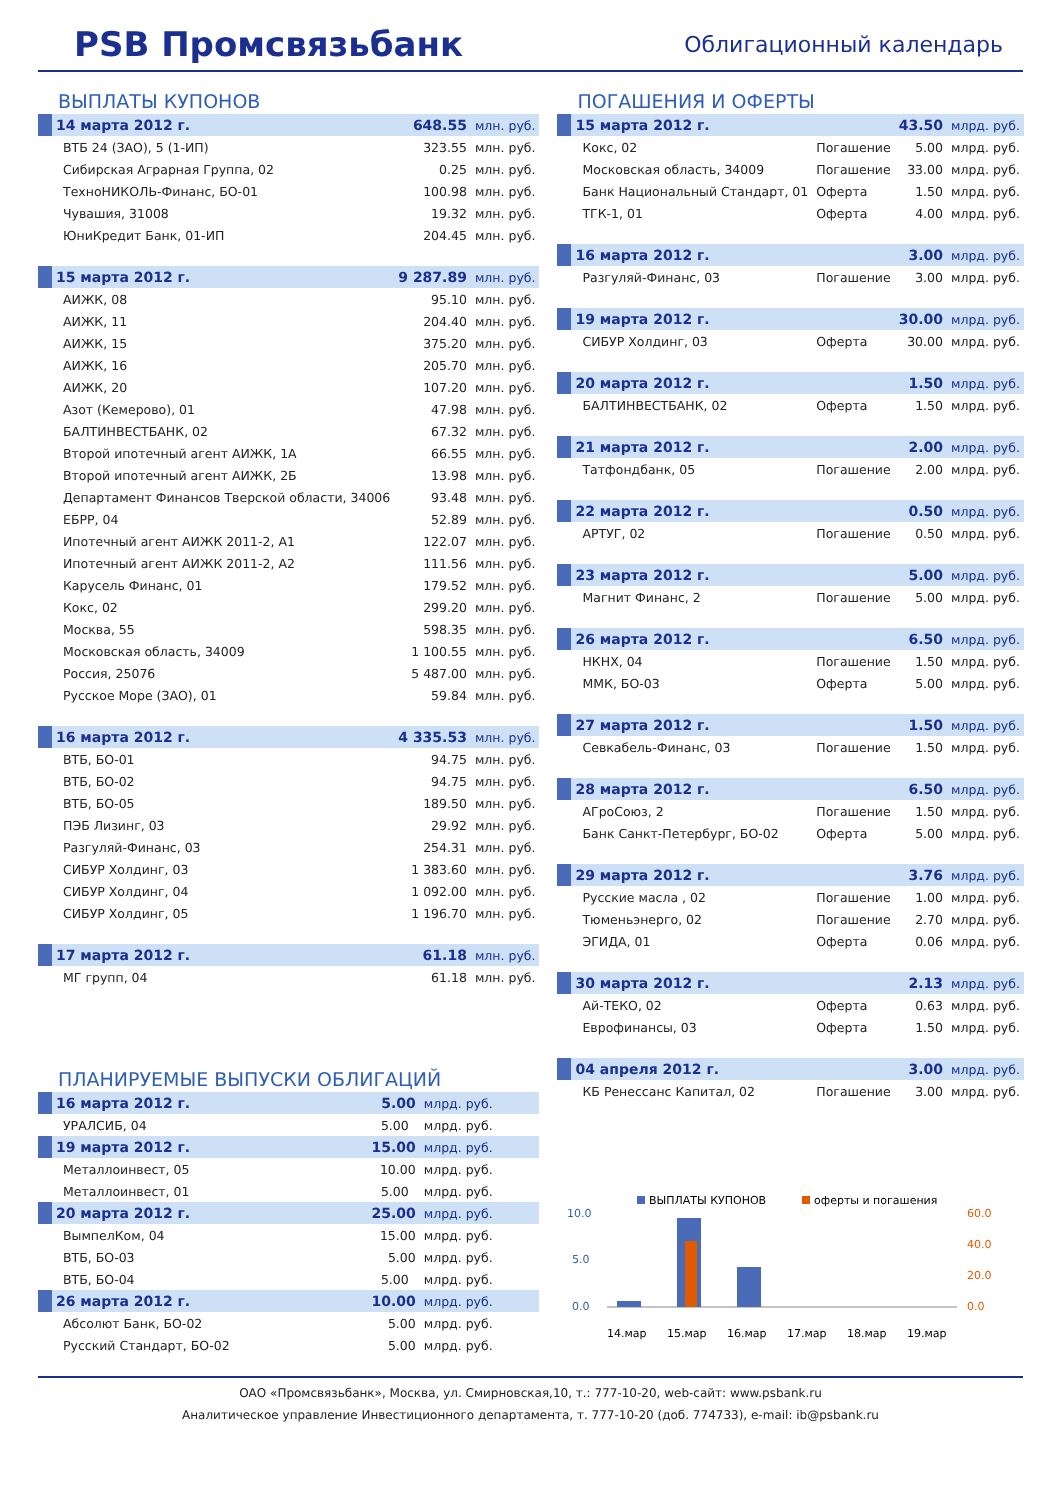PSB Промсвязьбанк
Облигационный календарь
ВЫПЛАТЫ КУПОНОВ
| 14 марта 2012 г. | 648.55 | млн. руб. |
| ВТБ 24 (ЗАО), 5 (1-ИП) | 323.55 | млн. руб. |
| Сибирская Аграрная Группа, 02 | 0.25 | млн. руб. |
| ТехноНИКОЛЬ-Финанс, БО-01 | 100.98 | млн. руб. |
| Чувашия, 31008 | 19.32 | млн. руб. |
| ЮниКредит Банк, 01-ИП | 204.45 | млн. руб. |
| 15 марта 2012 г. | 9 287.89 | млн. руб. |
| АИЖК, 08 | 95.10 | млн. руб. |
| АИЖК, 11 | 204.40 | млн. руб. |
| АИЖК, 15 | 375.20 | млн. руб. |
| АИЖК, 16 | 205.70 | млн. руб. |
| АИЖК, 20 | 107.20 | млн. руб. |
| Азот (Кемерово), 01 | 47.98 | млн. руб. |
| БАЛТИНВЕСТБАНК, 02 | 67.32 | млн. руб. |
| Второй ипотечный агент АИЖК, 1А | 66.55 | млн. руб. |
| Второй ипотечный агент АИЖК, 2Б | 13.98 | млн. руб. |
| Департамент Финансов Тверской области, 34006 | 93.48 | млн. руб. |
| ЕБРР, 04 | 52.89 | млн. руб. |
| Ипотечный агент АИЖК 2011-2, А1 | 122.07 | млн. руб. |
| Ипотечный агент АИЖК 2011-2, А2 | 111.56 | млн. руб. |
| Карусель Финанс, 01 | 179.52 | млн. руб. |
| Кокс, 02 | 299.20 | млн. руб. |
| Москва, 55 | 598.35 | млн. руб. |
| Московская область, 34009 | 1 100.55 | млн. руб. |
| Россия, 25076 | 5 487.00 | млн. руб. |
| Русское Море (ЗАО), 01 | 59.84 | млн. руб. |
| 16 марта 2012 г. | 4 335.53 | млн. руб. |
| ВТБ, БО-01 | 94.75 | млн. руб. |
| ВТБ, БО-02 | 94.75 | млн. руб. |
| ВТБ, БО-05 | 189.50 | млн. руб. |
| ПЭБ Лизинг, 03 | 29.92 | млн. руб. |
| Разгуляй-Финанс, 03 | 254.31 | млн. руб. |
| СИБУР Холдинг, 03 | 1 383.60 | млн. руб. |
| СИБУР Холдинг, 04 | 1 092.00 | млн. руб. |
| СИБУР Холдинг, 05 | 1 196.70 | млн. руб. |
| 17 марта 2012 г. | 61.18 | млн. руб. |
| МГ групп, 04 | 61.18 | млн. руб. |
ПЛАНИРУЕМЫЕ ВЫПУСКИ ОБЛИГАЦИЙ
| 16 марта 2012 г. | 5.00 | млрд. руб. |
| УРАЛСИБ, 04 | 5.00 | млрд. руб. |
| 19 марта 2012 г. | 15.00 | млрд. руб. |
| Металлоинвест, 05 | 10.00 | млрд. руб. |
| Металлоинвест, 01 | 5.00 | млрд. руб. |
| 20 марта 2012 г. | 25.00 | млрд. руб. |
| ВымпелКом, 04 | 15.00 | млрд. руб. |
| ВТБ, БО-03 | 5.00 | млрд. руб. |
| ВТБ, БО-04 | 5.00 | млрд. руб. |
| 26 марта 2012 г. | 10.00 | млрд. руб. |
| Абсолют Банк, БО-02 | 5.00 | млрд. руб. |
| Русский Стандарт, БО-02 | 5.00 | млрд. руб. |
ПОГАШЕНИЯ И ОФЕРТЫ
| 15 марта 2012 г. | | 43.50 | млрд. руб. |
| Кокс, 02 | Погашение | 5.00 | млрд. руб. |
| Московская область, 34009 | Погашение | 33.00 | млрд. руб. |
| Банк Национальный Стандарт, 01 | Оферта | 1.50 | млрд. руб. |
| ТГК-1, 01 | Оферта | 4.00 | млрд. руб. |
| 16 марта 2012 г. | | 3.00 | млрд. руб. |
| Разгуляй-Финанс, 03 | Погашение | 3.00 | млрд. руб. |
| 19 марта 2012 г. | | 30.00 | млрд. руб. |
| СИБУР Холдинг, 03 | Оферта | 30.00 | млрд. руб. |
| 20 марта 2012 г. | | 1.50 | млрд. руб. |
| БАЛТИНВЕСТБАНК, 02 | Оферта | 1.50 | млрд. руб. |
| 21 марта 2012 г. | | 2.00 | млрд. руб. |
| Татфондбанк, 05 | Погашение | 2.00 | млрд. руб. |
| 22 марта 2012 г. | | 0.50 | млрд. руб. |
| АРТУГ, 02 | Погашение | 0.50 | млрд. руб. |
| 23 марта 2012 г. | | 5.00 | млрд. руб. |
| Магнит Финанс, 2 | Погашение | 5.00 | млрд. руб. |
| 26 марта 2012 г. | | 6.50 | млрд. руб. |
| НКНХ, 04 | Погашение | 1.50 | млрд. руб. |
| ММК, БО-03 | Оферта | 5.00 | млрд. руб. |
| 27 марта 2012 г. | | 1.50 | млрд. руб. |
| Севкабель-Финанс, 03 | Погашение | 1.50 | млрд. руб. |
| 28 марта 2012 г. | | 6.50 | млрд. руб. |
| АГроСоюз, 2 | Погашение | 1.50 | млрд. руб. |
| Банк Санкт-Петербург, БО-02 | Оферта | 5.00 | млрд. руб. |
| 29 марта 2012 г. | | 3.76 | млрд. руб. |
| Русские масла , 02 | Погашение | 1.00 | млрд. руб. |
| Тюменьэнерго, 02 | Погашение | 2.70 | млрд. руб. |
| ЭГИДА, 01 | Оферта | 0.06 | млрд. руб. |
| 30 марта 2012 г. | | 2.13 | млрд. руб. |
| Ай-ТЕКО, 02 | Оферта | 0.63 | млрд. руб. |
| Еврофинансы, 03 | Оферта | 1.50 | млрд. руб. |
| 04 апреля 2012 г. | | 3.00 | млрд. руб. |
| КБ Ренессанс Капитал, 02 | Погашение | 3.00 | млрд. руб. |
ВЫПЛАТЫ КУПОНОВ
оферты и погашения
10.0
5.0
0.0
60.0
40.0
20.0
0.0
14.мар
15.мар
16.мар
17.мар
18.мар
19.мар
ОАО «Промсвязьбанк», Москва, ул. Смирновская,10, т.: 777-10-20, web-сайт: www.psbank.ru
Аналитическое управление Инвестиционного департамента, т. 777-10-20 (доб. 774733), e-mail: ib@psbank.ru